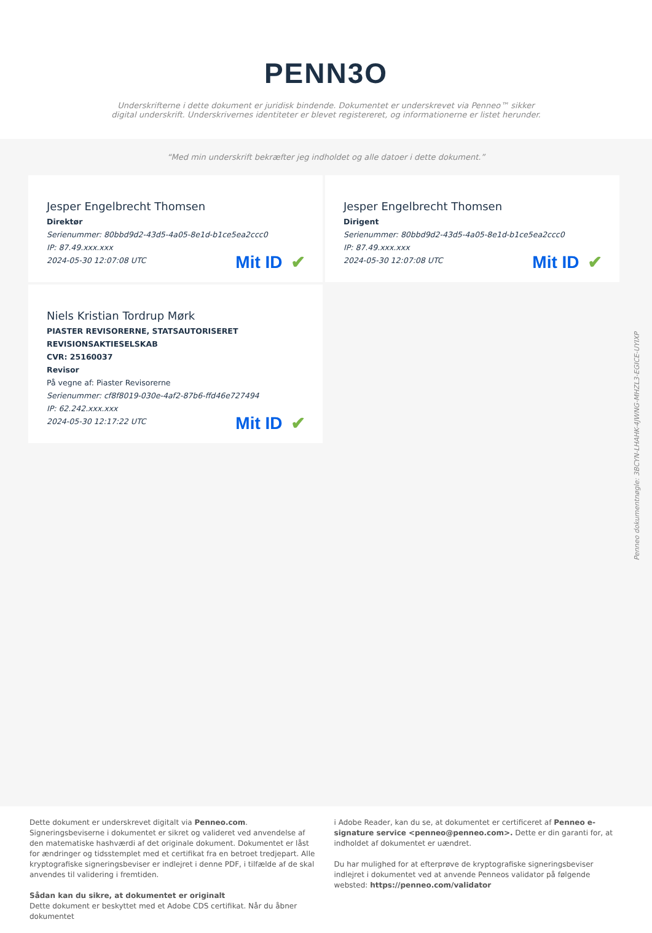PENN3O
Underskrifterne i dette dokument er juridisk bindende. Dokumentet er underskrevet via Penneo™ sikker digital underskrift. Underskrivernes identiteter er blevet registereret, og informationerne er listet herunder.
“Med min underskrift bekræfter jeg indholdet og alle datoer i dette dokument.”
Jesper Engelbrecht Thomsen
Direktør
Serienummer: 80bbd9d2-43d5-4a05-8e1d-b1ce5ea2ccc0
IP: 87.49.xxx.xxx
2024-05-30 12:07:08 UTC
Mit ID ✔
Jesper Engelbrecht Thomsen
Dirigent
Serienummer: 80bbd9d2-43d5-4a05-8e1d-b1ce5ea2ccc0
IP: 87.49.xxx.xxx
2024-05-30 12:07:08 UTC
Mit ID ✔
Niels Kristian Tordrup Mørk
PIASTER REVISORERNE, STATSAUTORISERET REVISIONSAKTIESELSKAB
CVR: 25160037
Revisor
På vegne af: Piaster Revisorerne
Serienummer: cf8f8019-030e-4af2-87b6-ffd46e727494
IP: 62.242.xxx.xxx
2024-05-30 12:17:22 UTC
Mit ID ✔
Dette dokument er underskrevet digitalt via Penneo.com. Signeringsbeviserne i dokumentet er sikret og valideret ved anvendelse af den matematiske hashværdi af det originale dokument. Dokumentet er låst for ændringer og tidsstemplet med et certifikat fra en betroet tredjepart. Alle kryptografiske signeringsbeviser er indlejret i denne PDF, i tilfælde af de skal anvendes til validering i fremtiden.
Sådan kan du sikre, at dokumentet er originalt
Dette dokument er beskyttet med et Adobe CDS certifikat. Når du åbner dokumentet
i Adobe Reader, kan du se, at dokumentet er certificeret af Penneo e-signature service <penneo@penneo.com>. Dette er din garanti for, at indholdet af dokumentet er uændret.
Du har mulighed for at efterprøve de kryptografiske signeringsbeviser indlejret i dokumentet ved at anvende Penneos validator på følgende websted: https://penneo.com/validator
Penneo dokumentnøgle: 3BCYN-LHAHK-4JWNG-MHZL3-EGICE-UYIXP